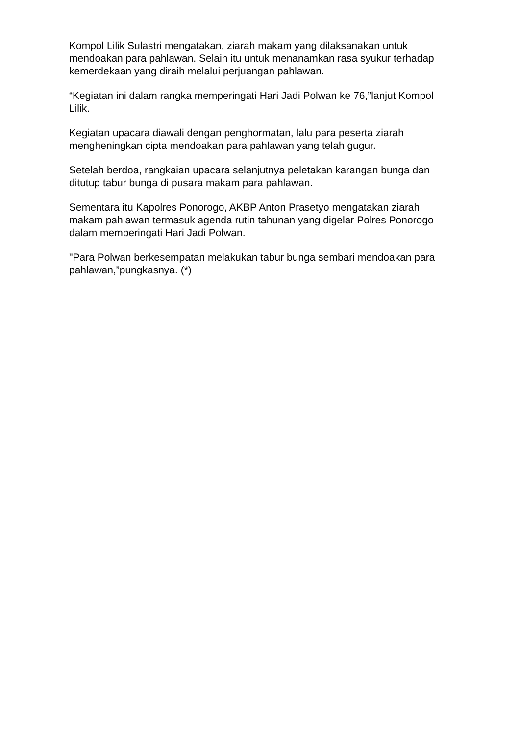Kompol Lilik Sulastri mengatakan, ziarah makam yang dilaksanakan untuk mendoakan para pahlawan. Selain itu untuk menanamkan rasa syukur terhadap kemerdekaan yang diraih melalui perjuangan pahlawan.
“Kegiatan ini dalam rangka memperingati Hari Jadi Polwan ke 76,”lanjut Kompol Lilik.
Kegiatan upacara diawali dengan penghormatan, lalu para peserta ziarah mengheningkan cipta mendoakan para pahlawan yang telah gugur.
Setelah berdoa, rangkaian upacara selanjutnya peletakan karangan bunga dan ditutup tabur bunga di pusara makam para pahlawan.
Sementara itu Kapolres Ponorogo, AKBP Anton Prasetyo mengatakan ziarah makam pahlawan termasuk agenda rutin tahunan yang digelar Polres Ponorogo dalam memperingati Hari Jadi Polwan.
"Para Polwan berkesempatan melakukan tabur bunga sembari mendoakan para pahlawan,”pungkasnya. (*)